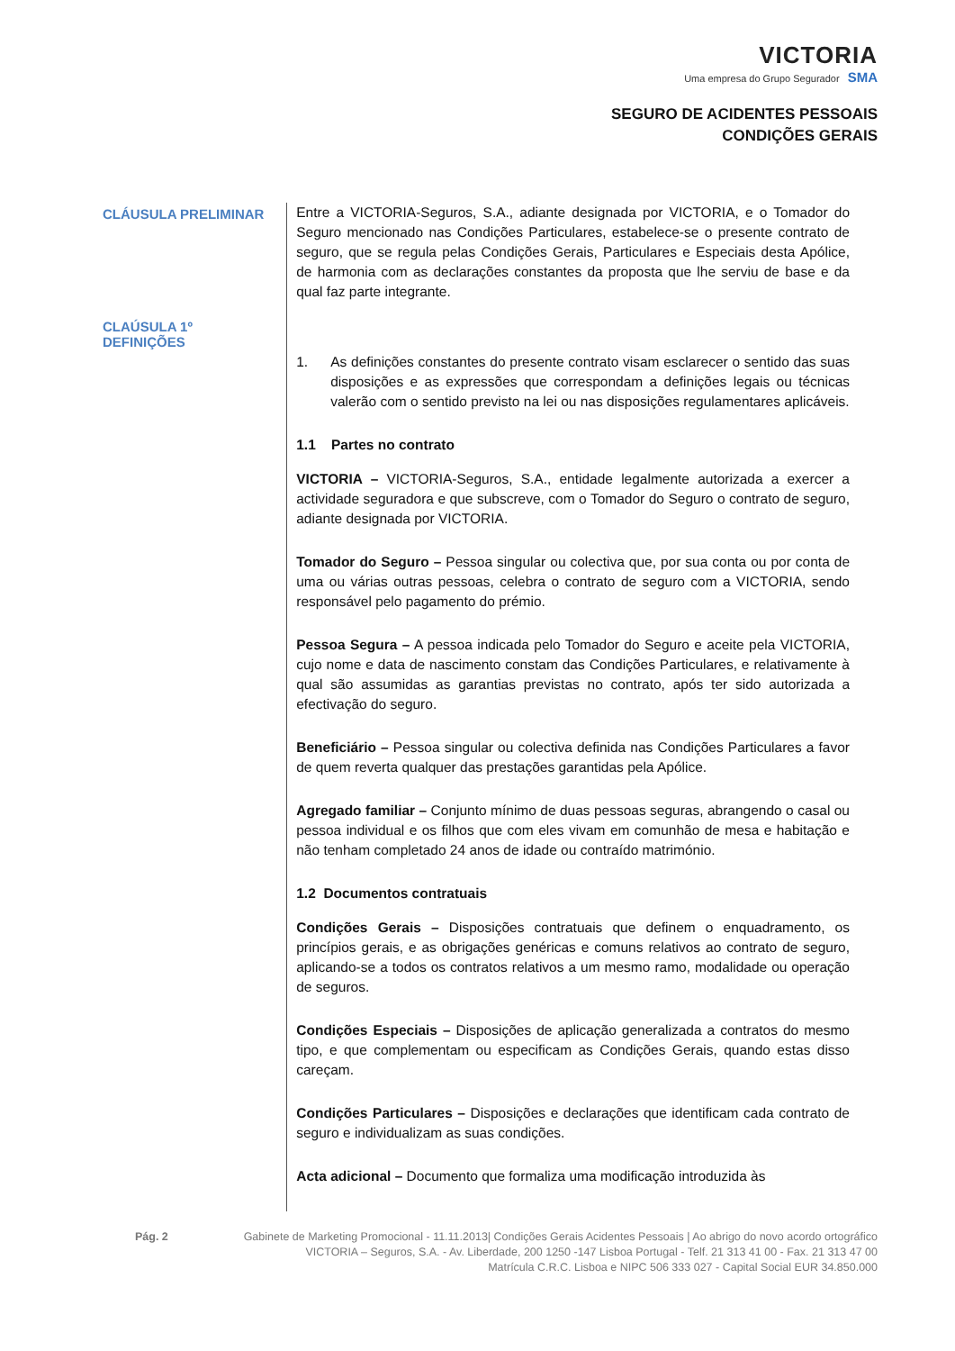VICTORIA
Uma empresa do Grupo Segurador SMA
SEGURO DE ACIDENTES PESSOAIS
CONDIÇÕES GERAIS
CLÁUSULA PRELIMINAR
CLAÚSULA 1º
DEFINIÇÕES
Entre a VICTORIA-Seguros, S.A., adiante designada por VICTORIA, e o Tomador do Seguro mencionado nas Condições Particulares, estabelece-se o presente contrato de seguro, que se regula pelas Condições Gerais, Particulares e Especiais desta Apólice, de harmonia com as declarações constantes da proposta que lhe serviu de base e da qual faz parte integrante.
1. As definições constantes do presente contrato visam esclarecer o sentido das suas disposições e as expressões que correspondam a definições legais ou técnicas valerão com o sentido previsto na lei ou nas disposições regulamentares aplicáveis.
1.1 Partes no contrato
VICTORIA – VICTORIA-Seguros, S.A., entidade legalmente autorizada a exercer a actividade seguradora e que subscreve, com o Tomador do Seguro o contrato de seguro, adiante designada por VICTORIA.
Tomador do Seguro – Pessoa singular ou colectiva que, por sua conta ou por conta de uma ou várias outras pessoas, celebra o contrato de seguro com a VICTORIA, sendo responsável pelo pagamento do prémio.
Pessoa Segura – A pessoa indicada pelo Tomador do Seguro e aceite pela VICTORIA, cujo nome e data de nascimento constam das Condições Particulares, e relativamente à qual são assumidas as garantias previstas no contrato, após ter sido autorizada a efectivação do seguro.
Beneficiário – Pessoa singular ou colectiva definida nas Condições Particulares a favor de quem reverta qualquer das prestações garantidas pela Apólice.
Agregado familiar – Conjunto mínimo de duas pessoas seguras, abrangendo o casal ou pessoa individual e os filhos que com eles vivam em comunhão de mesa e habitação e não tenham completado 24 anos de idade ou contraído matrimónio.
1.2 Documentos contratuais
Condições Gerais – Disposições contratuais que definem o enquadramento, os princípios gerais, e as obrigações genéricas e comuns relativos ao contrato de seguro, aplicando-se a todos os contratos relativos a um mesmo ramo, modalidade ou operação de seguros.
Condições Especiais – Disposições de aplicação generalizada a contratos do mesmo tipo, e que complementam ou especificam as Condições Gerais, quando estas disso careçam.
Condições Particulares – Disposições e declarações que identificam cada contrato de seguro e individualizam as suas condições.
Acta adicional – Documento que formaliza uma modificação introduzida às
Pág. 2 Gabinete de Marketing Promocional - 11.11.2013| Condições Gerais Acidentes Pessoais | Ao abrigo do novo acordo ortográfico
VICTORIA – Seguros, S.A. - Av. Liberdade, 200 1250 -147 Lisboa Portugal - Telf. 21 313 41 00 - Fax. 21 313 47 00
Matrícula C.R.C. Lisboa e NIPC 506 333 027 - Capital Social EUR 34.850.000